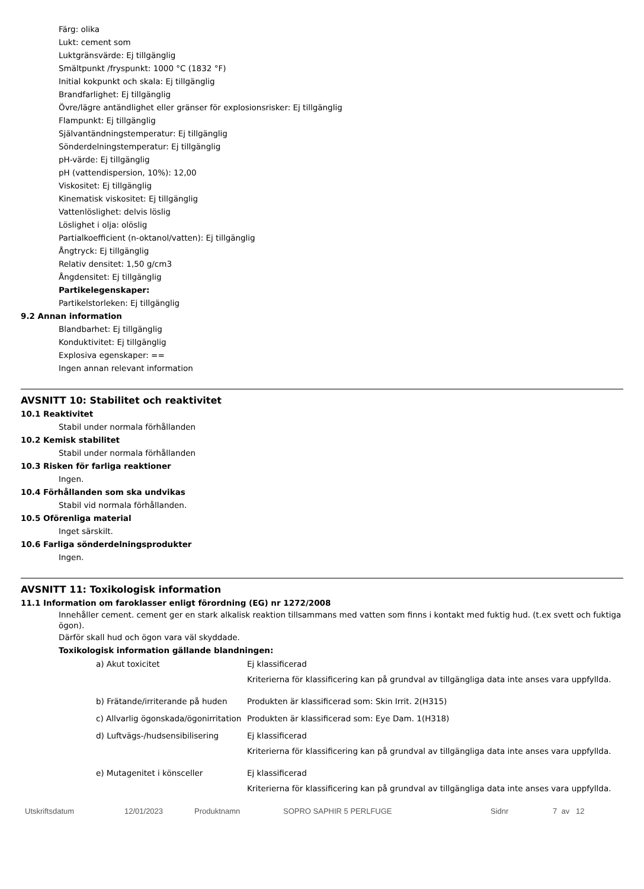Färg: olika
Lukt: cement som
Luktgränsvärde: Ej tillgänglig
Smältpunkt /fryspunkt: 1000 °C (1832 °F)
Initial kokpunkt och skala: Ej tillgänglig
Brandfarlighet: Ej tillgänglig
Övre/lägre antändlighet eller gränser för explosionsrisker: Ej tillgänglig
Flampunkt: Ej tillgänglig
Självantändningstemperatur: Ej tillgänglig
Sönderdelningstemperatur: Ej tillgänglig
pH-värde: Ej tillgänglig
pH (vattendispersion, 10%): 12,00
Viskositet: Ej tillgänglig
Kinematisk viskositet: Ej tillgänglig
Vattenlöslighet: delvis löslig
Löslighet i olja: olöslig
Partialkoefficient (n-oktanol/vatten): Ej tillgänglig
Ångtryck: Ej tillgänglig
Relativ densitet: 1,50 g/cm3
Ångdensitet: Ej tillgänglig
Partikelegenskaper:
Partikelstorleken: Ej tillgänglig
9.2 Annan information
Blandbarhet: Ej tillgänglig
Konduktivitet: Ej tillgänglig
Explosiva egenskaper: ==
Ingen annan relevant information
AVSNITT 10: Stabilitet och reaktivitet
10.1 Reaktivitet
Stabil under normala förhållanden
10.2 Kemisk stabilitet
Stabil under normala förhållanden
10.3 Risken för farliga reaktioner
Ingen.
10.4 Förhållanden som ska undvikas
Stabil vid normala förhållanden.
10.5 Oförenliga material
Inget särskilt.
10.6 Farliga sönderdelningsprodukter
Ingen.
AVSNITT 11: Toxikologisk information
11.1 Information om faroklasser enligt förordning (EG) nr 1272/2008
Innehåller cement. cement ger en stark alkalisk reaktion tillsammans med vatten som finns i kontakt med fuktig hud. (t.ex svett och fuktiga ögon).
Därför skall hud och ögon vara väl skyddade.
Toxikologisk information gällande blandningen:
| a) Akut toxicitet | Ej klassificerad Kriterierna för klassificering kan på grundval av tillgängliga data inte anses vara uppfyllda. |
| b) Frätande/irriterande på huden | Produkten är klassificerad som: Skin Irrit. 2(H315) |
| c) Allvarlig ögonskada/ögonirritation | Produkten är klassificerad som: Eye Dam. 1(H318) |
| d) Luftvägs-/hudsensibilisering | Ej klassificerad Kriterierna för klassificering kan på grundval av tillgängliga data inte anses vara uppfyllda. |
| e) Mutagenitet i könsceller | Ej klassificerad Kriterierna för klassificering kan på grundval av tillgängliga data inte anses vara uppfyllda. |
Utskriftsdatum 12/01/2023 Produktnamn SOPRO SAPHIR 5 PERLFUGE Sidnr 7 av 12